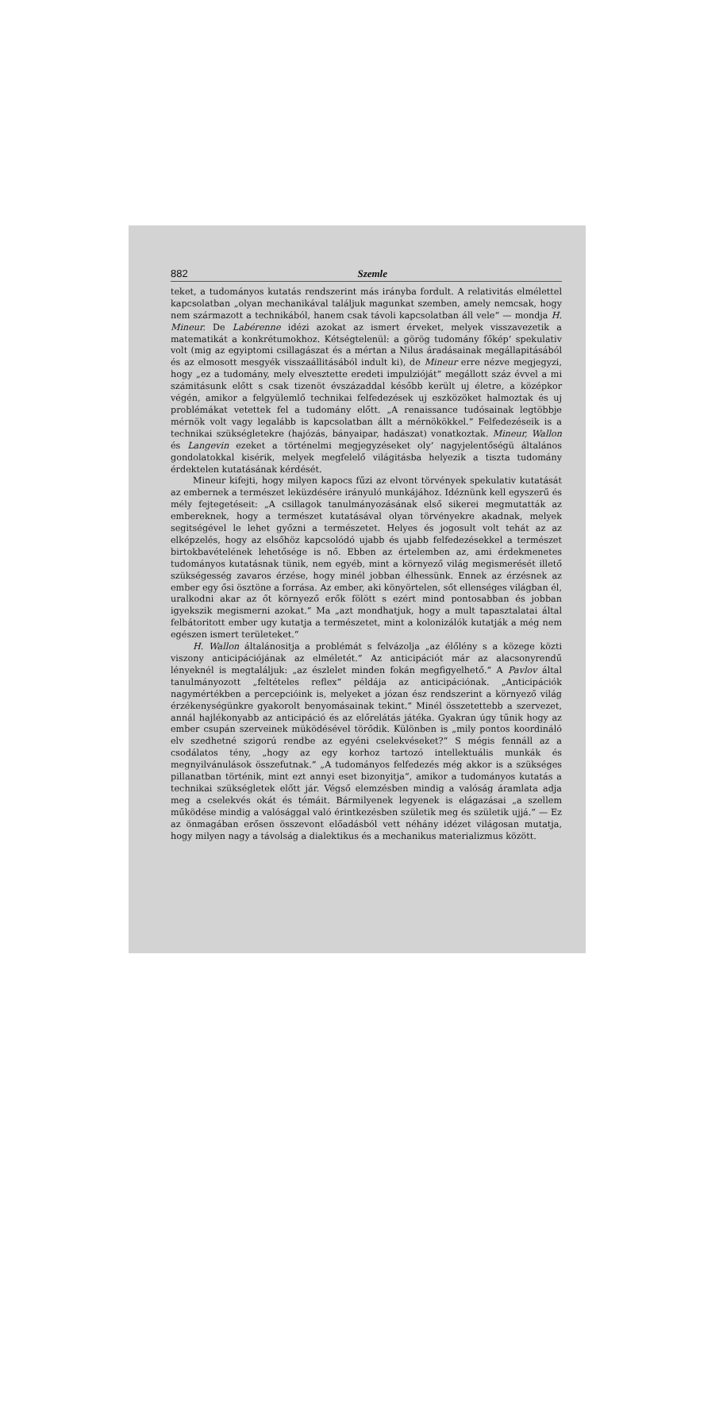882 Szemle
teket, a tudományos kutatás rendszerint más irányba fordult. A relativitás elmélettel kapcsolatban „olyan mechanikával találjuk magunkat szemben, amely nemcsak, hogy nem származott a technikából, hanem csak távoli kapcsolatban áll vele“ — mondja H. Mineur. De Labérenne idézi azokat az ismert érveket, melyek visszavezetik a matematikát a konkrétumokhoz. Kétségtelenül: a görög tudomány főkép‘ spekulativ volt (mig az egyiptomi csillagászat és a mértan a Nilus áradásainak megállapitásából és az elmosott mesgyék visszaállitásából indult ki), de Mineur erre nézve megjegyzi, hogy „ez a tudomány, mely elvesztette eredeti impulzióját“ megállott száz évvel a mi számitásunk előtt s csak tizenöt évszázaddal később került uj életre, a középkor végén, amikor a felgyülemlő technikai felfedezések uj eszközöket halmoztak és uj problémákat vetettek fel a tudomány előtt. „A renaissance tudósainak legtöbbje mérnök volt vagy legalább is kapcsolatban állt a mérnökökkel.“ Felfedezéseik is a technikai szükségletekre (hajózás, bányaipar, hadászat) vonatkoztak. Mineur, Wallon és Langevin ezeket a történelmi megjegyzéseket oly‘ nagyjelentőségü általános gondolatokkal kisérik, melyek megfelelő világitásba helyezik a tiszta tudomány érdektelen kutatásának kérdését.
Mineur kifejti, hogy milyen kapocs fűzi az elvont törvények spekulativ kutatását az embernek a természet leküzdésére irányuló munkájához. Idéznünk kell egyszerű és mély fejtegetéseit: „A csillagok tanulmányozásának első sikerei megmutatták az embereknek, hogy a természet kutatásával olyan törvényekre akadnak, melyek segitségével le lehet győzni a természetet. Helyes és jogosult volt tehát az az elképzelés, hogy az elsőhöz kapcsolódó ujabb és ujabb felfedezésekkel a természet birtokbavételének lehetősége is nő. Ebben az értelemben az, ami érdekmenetes tudományos kutatásnak tünik, nem egyéb, mint a környező világ megismerését illető szükségesség zavaros érzése, hogy minél jobban élhessünk. Ennek az érzésnek az ember egy ősi ösztöne a forrása. Az ember, aki könyörtelen, sőt ellenséges világban él, uralkodni akar az őt környező erők fölött s ezért mind pontosabban és jobban igyekszik megismerni azokat.“ Ma „azt mondhatjuk, hogy a mult tapasztalatai által felbátoritott ember ugy kutatja a természetet, mint a kolonizálók kutatják a még nem egészen ismert területeket.“
H. Wallon általánositja a problémát s felvázolja „az élőlény s a közege közti viszony anticipációjának az elméletét.“ Az anticipációt már az alacsonyrendű lényeknél is megtaláljuk: „az észlelet minden fokán megfigyelhető.“ A Pavlov által tanulmányozott „feltételes reflex“ példája az anticipációnak. „Anticipációk nagymértékben a percepcióink is, melyeket a józan ész rendszerint a környező világ érzékenységünkre gyakorolt benyomásainak tekint.“ Minél összetettebb a szervezet, annál hajlékonyabb az anticipáció és az előrelátás játéka. Gyakran úgy tűnik hogy az ember csupán szerveinek müködésével törődik. Különben is „mily pontos koordináló elv szedhetné szigorú rendbe az egyéni cselekvéseket?“ S mégis fennáll az a csodálatos tény, „hogy az egy korhoz tartozó intellektuális munkák és megnyilvánulások összefutnak.“ „A tudományos felfedezés még akkor is a szükséges pillanatban történik, mint ezt annyi eset bizonyitja“, amikor a tudományos kutatás a technikai szükségletek előtt jár. Végső elemzésben mindig a valóság áramlata adja meg a cselekvés okát és témáit. Bármilyenek legyenek is elágazásai „a szellem működése mindig a valósággal való érintkezésben születik meg és születik ujjá.“ — Ez az önmagában erősen összevont előadásból vett néhány idézet világosan mutatja, hogy milyen nagy a távolság a dialektikus és a mechanikus materializmus között.